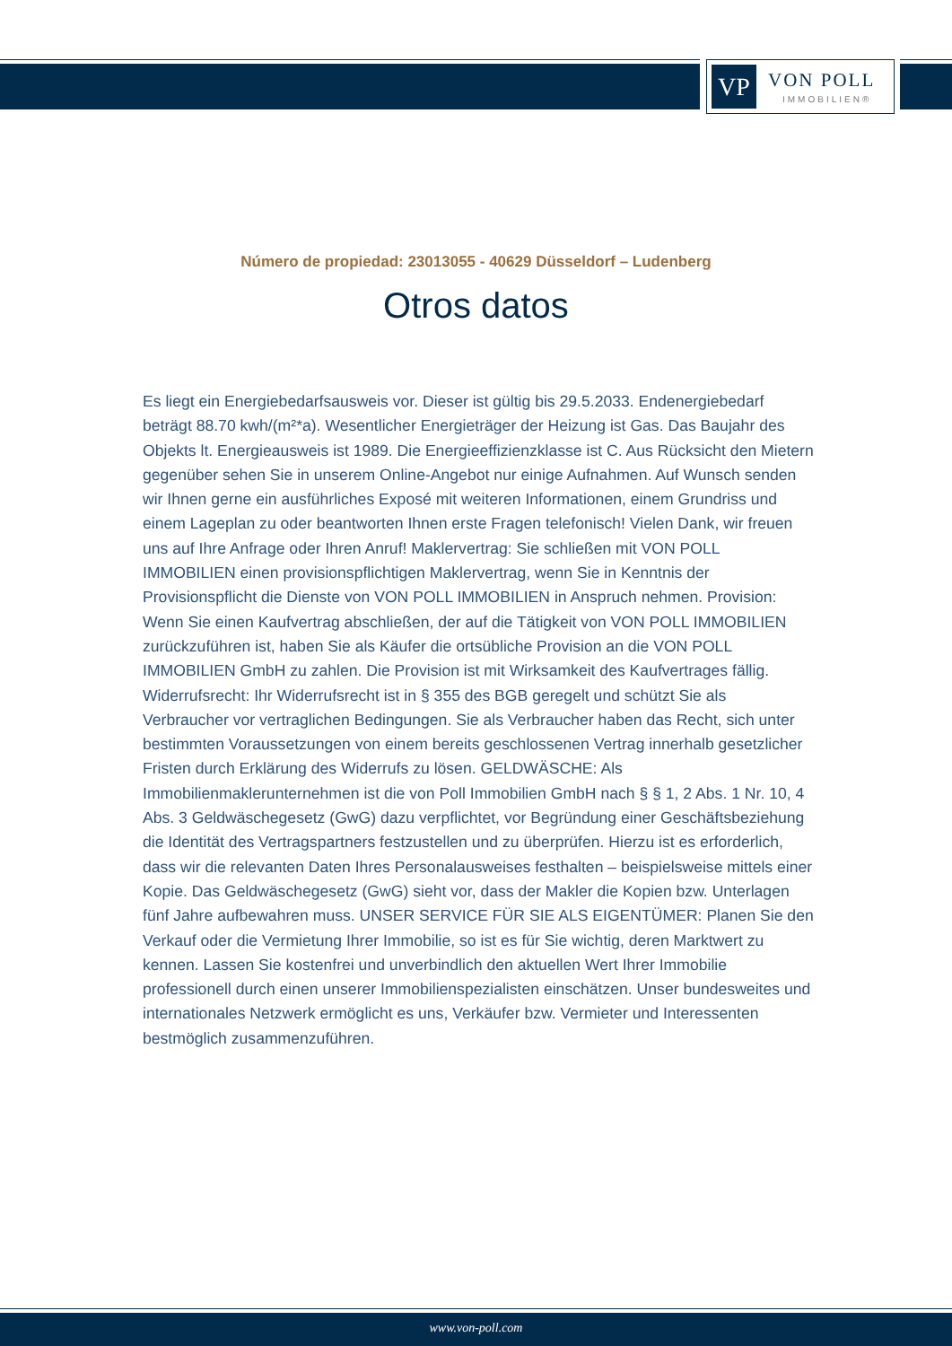VP VON POLL
IMMOBILIEN®
Número de propiedad: 23013055 - 40629 Düsseldorf – Ludenberg
Otros datos
Es liegt ein Energiebedarfsausweis vor. Dieser ist gültig bis 29.5.2033. Endenergiebedarf beträgt 88.70 kwh/(m²*a). Wesentlicher Energieträger der Heizung ist Gas. Das Baujahr des Objekts lt. Energieausweis ist 1989. Die Energieeffizienzklasse ist C. Aus Rücksicht den Mietern gegenüber sehen Sie in unserem Online-Angebot nur einige Aufnahmen. Auf Wunsch senden wir Ihnen gerne ein ausführliches Exposé mit weiteren Informationen, einem Grundriss und einem Lageplan zu oder beantworten Ihnen erste Fragen telefonisch! Vielen Dank, wir freuen uns auf Ihre Anfrage oder Ihren Anruf! Maklervertrag: Sie schließen mit VON POLL IMMOBILIEN einen provisionspflichtigen Maklervertrag, wenn Sie in Kenntnis der Provisionspflicht die Dienste von VON POLL IMMOBILIEN in Anspruch nehmen. Provision: Wenn Sie einen Kaufvertrag abschließen, der auf die Tätigkeit von VON POLL IMMOBILIEN zurückzuführen ist, haben Sie als Käufer die ortsübliche Provision an die VON POLL IMMOBILIEN GmbH zu zahlen. Die Provision ist mit Wirksamkeit des Kaufvertrages fällig. Widerrufsrecht: Ihr Widerrufsrecht ist in § 355 des BGB geregelt und schützt Sie als Verbraucher vor vertraglichen Bedingungen. Sie als Verbraucher haben das Recht, sich unter bestimmten Voraussetzungen von einem bereits geschlossenen Vertrag innerhalb gesetzlicher Fristen durch Erklärung des Widerrufs zu lösen. GELDWÄSCHE: Als Immobilienmaklerunternehmen ist die von Poll Immobilien GmbH nach § § 1, 2 Abs. 1 Nr. 10, 4 Abs. 3 Geldwäschegesetz (GwG) dazu verpflichtet, vor Begründung einer Geschäftsbeziehung die Identität des Vertragspartners festzustellen und zu überprüfen. Hierzu ist es erforderlich, dass wir die relevanten Daten Ihres Personalausweises festhalten – beispielsweise mittels einer Kopie. Das Geldwäschegesetz (GwG) sieht vor, dass der Makler die Kopien bzw. Unterlagen fünf Jahre aufbewahren muss. UNSER SERVICE FÜR SIE ALS EIGENTÜMER: Planen Sie den Verkauf oder die Vermietung Ihrer Immobilie, so ist es für Sie wichtig, deren Marktwert zu kennen. Lassen Sie kostenfrei und unverbindlich den aktuellen Wert Ihrer Immobilie professionell durch einen unserer Immobilienspezialisten einschätzen. Unser bundesweites und internationales Netzwerk ermöglicht es uns, Verkäufer bzw. Vermieter und Interessenten bestmöglich zusammenzuführen.
www.von-poll.com